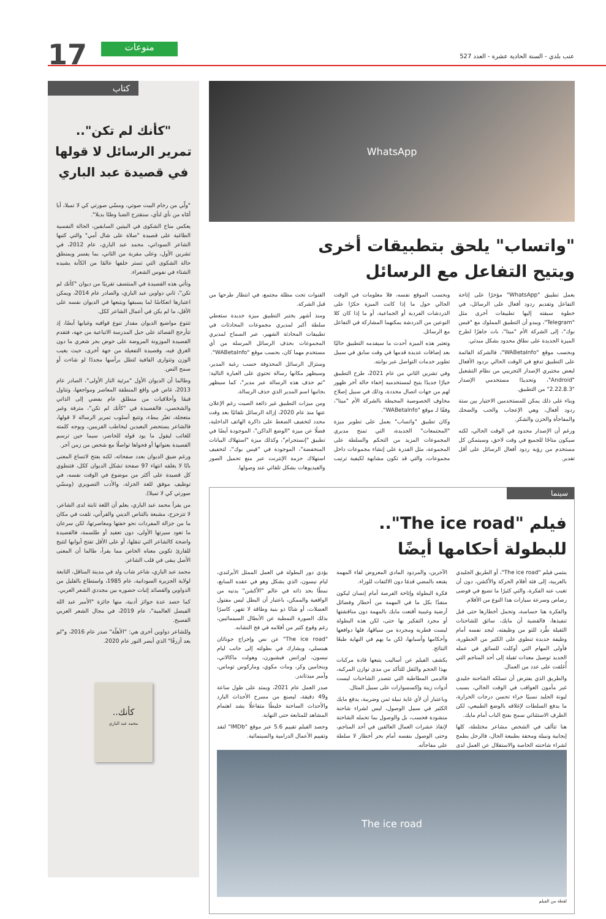17 منوعات
عنب بلدي - السنة الحادية عشرة - العدد 527
WhatsApp
"واتساب" يلحق بتطبيقات أخرى
ويتيح التفاعل مع الرسائل
يعمل تطبيق "WhatsApp" مؤخرًا على إتاحة التفاعل وتقديم ردود أفعال على الرسائل، في خطوة سبقته إليها تطبيقات أخرى مثل "Telegram"، ويبدو أن التطبيق المملوك مع "فيس بوك"، إلى الشركة الأم "ميتا"، بات جاهزًا لطرح الميزة الجديدة على نطاق محدود بشكل مبدئي.
وبحسب موقع "WABetaInfo"، فالشركة القائمة على التطبيق تدفع في الوقت الحالي بردود الأفعال لبعض مختبري الإصدار التجريبي من نظام التشغيل "Android"، وتحديدًا مستخدمي الإصدار "2.22.8.3" من التطبيق.
وبناء على ذلك يمكن للمستخدمين الاختيار بين ستة ردود أفعال، وهي الإعجاب والحب والضحك والمفاجأة والحزن والشكر.
ورغم أن الإصدار محدود في الوقت الحالي، لكنه سيكون متاحًا للجميع في وقت لاحق، وسيتمكن كل مستخدم من رؤية ردود أفعال الرسائل على أقل تقدير.
وبحسب الموقع نفسه، فلا معلومات في الوقت الحالي حول ما إذا كانت الميزة حكرًا على الدردشات الفردية أو الجماعية، أو ما إذا كان كلا النوعين من الدردشة يمكنهما المشاركة في التفاعل مع الرسائل.
وتعتبر هذه الميزة أحدث ما سيقدمه التطبيق حاليًا بعد إضافات عديدة قدمها في وقت سابق في سبيل تطوير خدمات التواصل عبر بوابته.
وفي تشرين الثاني من عام 2021، طرح التطبيق خيارًا جديدًا يتيح لمستخدميه إخفاء حالة آخر ظهور لهم من جهات اتصال محددة، وذلك في سبيل إصلاح مخاوف الخصوصية المحيطة بالشركة الأم "ميتا"، وفقًا لـ موقع "WABetaInfo".
وكان تطبيق "واتساب" يعمل على تطوير ميزة "المجتمعات" الجديدة، التي تمنح مديري المجموعات المزيد من التحكم والسلطة على المجموعة، مثل القدرة على إنشاء مجموعات داخل مجموعات، والتي قد تكون مشابهة لكيفية ترتيب القنوات تحت مظلة مجتمع، في انتظار طرحها من قبل الشركة.
ومنذ أشهر يختبر التطبيق ميزة جديدة ستعطي سلطة أكبر لمديري مجموعات المحادثات في تطبيقات المحادثة الشهير، عبر السماح لمديري المجموعات بحذف الرسائل المرسلة من أي مستخدم مهما كان، بحسب موقع "WABetaInfo".
وستزال الرسائل المحذوفة حسب رغبة المدير، وسيظهر مكانها رسالة تحتوي على العبارة التالية: "تم حذف هذه الرسالة عبر مدير"، كما سيظهر بجانبها اسم المدير الذي حذف الرسالة.
ومن ميزات التطبيق غير ذائعة الصيت رغم الإعلان عنها منذ عام 2020، إزالة الرسائل تلقائيًا بعد وقت محدد لتخفيف الضغط على ذاكرة الهاتف الداخلية، فضلًا عن ميزة "الوضع الداكن"، الموجودة أيضًا في تطبيق "إنستجرام"، وكذلك ميزة "استهلاك البيانات المنخفضة"، الموجودة في "فيس بوك"، لتخفيف استهلاك حزمة الإنترنت عبر منع تحميل الصور والفيديوهات بشكل تلقائي عند وصولها.
سينما
فيلم "The ice road"..
للبطولة أحكامها أيضًا
ينتمي فيلم "The ice road"، أو الطريق الجليدي بالعربية، إلى فئة أفلام الحركة والأكشن، دون أن تغيب عنه الفكرة، والتي كثيرًا ما تضيع في فوضى رصاص وسرعة سيارات هذا النوع من الأفلام.
والفكرة هنا حساسة، وتحمل أخطارها حتى قبل تنفيذها، فالقضية أن مايك، سائق للشاحنات الثقيلة طُرد للتو من وظيفته، ليجد نفسه أمام وظيفة جديدة تنطوي على الكثير من الخطورة، فأولى المهام التي أوكلت للسائق في عمله الجديد توصيل معدات ثقيلة إلى أحد المناجم التي أُغلقت على عدد من العمال.
والطريق الذي يفترض أن تسلكه الشاحنة جليدي غير مأمون العواقب في الوقت الحالي، بسبب ليونة الجليد نسبيًا جراء تحسن درجات الحرارة، ما يدفع السلطات لإغلاقه بالوضع الطبيعي، لكن الظرف الاستثنائي سمح بفتح الباب أمام مايك.
هنا تتآلف في الشخص مشاعر مختلطة، كلها إيجابية ونبيلة ومحقة بطبيعة الحال، فالرجل يطمح لشراء شاحنته الخاصة والاستقلال عن العمل لدى الآخرين، والمردود المادي المعروض لقاء المهمة يقنعه بالمضي قدمًا دون الالتفات للوراء.
فكرة البطولة وإتاحة الفرصة أمام إنسان ليكون منقذًا بكل ما في المهمة من أخطار وفضائل أرضية وغيبية أقنعت مايك بالمهمة دون مناقشتها أو مجرد التفكير بها حتى، لكن هذه البطولة ليست فطرية ومجردة من سياقها، فلها دوافعها وأحكامها وأسبابها، لكن ما يهم في النهاية طبعًا النتائج.
يكشف الفيلم عن أساليب يتبعها قادة مركبات بهذا الحجم والثقل للتأكد من مدى توازن المركبة، فالدمى المطاطية التي تتصدر الشاحنات ليست أدوات زينة وإكسسوارات على سبيل المثال.
وباعتبار أن لأي غاية نبيلة ثمن وضريبة، يدفع مايك الكثير في سبيل الوصول، ليس لشراء شاحنة منشودة فحسب، بل والوصول بما تحمله الشاحنة لإنقاذ عشرات العمال العالقين في أحد المناجم، وحتى الوصول بنفسه أمام بحر أخطار لا سلطة على مفاجآته.
يؤدي دور البطولة في العمل الممثل الأيرلندي، ليام نيسون، الذي يشكل وهو في عقده السابع، نمطًا بحد ذاته في عالم "الأكشن" يدنيه من الواقعية والممكن، باعتبار أن البطل ليس مفتول العضلات، أو شابًا ذو بنية وطاقة لا تقهر، كاسرًا بذلك الصورة النمطية عن الأبطال السينمائيين، رغم وقوع كثير من أفلامه في فخ التشابه.
"The ice road" عن نص وإخراج جوناثان هينسلي، ويشارك في بطولته إلى جانب ليام نيسون، لورانس فيشبورن، وهولت ماكالاني، وبنجامين وكر، ومات مكوي، وماركوس توماس، وآمبر ميدثاندر.
صدر العمل عام 2021، ويمتد على طول ساعة و49 دقيقة، ليصنع من مسرح الأحداث البارد والأحداث الساخنة خليطًا متفاعلًا يشد اهتمام المشاهد للمتابعة حتى النهاية.
وحصد الفيلم تقييم 5.6 عبر موقع "IMDb" لنقد وتقييم الأعمال الدرامية والسينمائية.
The ice road
لقطة من الفيلم
كتاب
"كأنك لم تكن"..
تمرير الرسائل لا قولها
في قصيدة عبد الباري
"ولّي من رخام البيت صوتي، ومسّي صورتي كي لا تميلا، أيا أمّاه من نأي لنأي، سنقترح الصَبا وطنًا بديلا".
يعكس مناخ الشكوى في البيتين السابقين، الحالة النفسية الطاغية على قصيدة "صلاة على شال أمي" والتي كتبها الشاعر السوداني، محمد عبد الباري، عام 2012، في تشرين الأول، وعلى مقربة من الثاني، بما يفسر ويمنطق حالة الشكوى التي تستر خلفها عالمًا من الكآبة يشيده الشتاء في نفوس الشعراء.
وتأتي هذه القصيدة في المنتصف تقريبًا من ديوان "كأنك لم تكن"، ثاني دواوين عبد الباري، والصادر عام 2014، ويمكن اعتبارها انعكاسًا لما يسبقها ويتبعها في الديوان نفسه على الأقل، ما لم يكن في أعمال الشاعر ككل.
تتنوع مواضيع الديوان مقدار تنوع قوافيه وغيابها أيضًا، إذ تتأرجح القصائد على حبل المدرسة الاتباعية من جهة، فتقدم القصيدة الموزونة المروضة على خوض بحر شعري ما دون الغرق فيه، وقصيدة التفعيلة من جهة أخرى، حيث يغيب الوزن وتتوارى القافية لتطل برأسها مجددًا لو شاءت أو سمح النص.
وطالما أن الديوان الأول "مرثية النار الأولى"، الصادر عام 2013، غاص في واقع المنطقة المعاصر ومواجعها، وتناول قيمًا وأخلاقيات من منطلق عام يفضي إلى الذاتي والشخصي، فالقصيدة في "كأنك لم تكن"، مترفة وغير متعجلة، تعبّر ببطء، وتتبع أسلوب تمرير الرسالة لا قولها، فالشاعر يستحضر البعيدين ليخاطب القريبين، ويوجه كلمته للغائب ليقول ما يود قوله للحاضر، سيما حين ترسم القصيدة بعنوانها أو فحواها تواصلًا مع شخص من زمن آخر.
ورغم ضيق الديوان بعدد صفحاته، لكنه يفتح لاتساع المعنى بابًا لا يغلقه انتهاء 97 صفحة تشكل الديوان ككل، فتنطوي كل قصيدة على أكثر من موضوع في الوقت نفسه، في توظيف موفق للغة الجزلة، والأدب التصويري (ومسّي صورتي كي لا تميلا).
من يقرأ محمد عبد الباري، يعلم أن اللغة ثابتة لدى الشاعر، لا تتزحزح، مشبعة بالتناص الديني والقرآني، تلفت في مكان ما من جزالة المفردات نحو خفتها ومعاصرتها، لكن سرعان ما تعود سيرتها الأولى، دون تعقيد أو طلسمة، فالقصيدة واضحة كالشاعر التي تنقلها، أو على الأقل تفتح أبوابها لتتيح للقارئ تكوين معناه الخاص مما يقرأ، طالما أن المعنى الأصل يبقى في قلب الشاعر.
محمد عبد الباري، شاعر شاب ولد في مدينة المناقل، التابعة لولاية الجزيرة السودانية، عام 1985، واستطاع بالقليل من الدواوين والقصائد إثبات حضوره بين مجددي الشعر العربي.
كما حصد عدة جوائز أدبية، منها جائزة "الأمير عبد الله الفيصل العالمية"، عام 2019، في مجال الشعر العربي الفصيح.
وللشاعر دواوين أخرى هي: "الأهلّة" صدر عام 2016، و"لم يعد أزرقًا" الذي أبصر النور عام 2020.
كأنك..
محمد عبد الباري